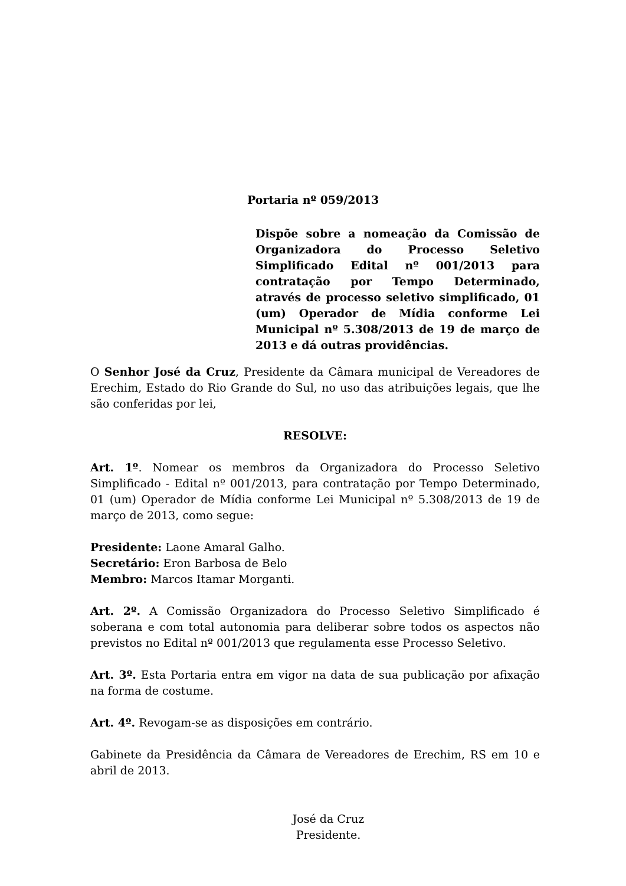Portaria nº 059/2013
Dispõe sobre a nomeação da Comissão de Organizadora do Processo Seletivo Simplificado Edital nº 001/2013 para contratação por Tempo Determinado, através de processo seletivo simplificado, 01 (um) Operador de Mídia conforme Lei Municipal nº 5.308/2013 de 19 de março de 2013 e dá outras providências.
O Senhor José da Cruz, Presidente da Câmara municipal de Vereadores de Erechim, Estado do Rio Grande do Sul, no uso das atribuições legais, que lhe são conferidas por lei,
RESOLVE:
Art. 1º. Nomear os membros da Organizadora do Processo Seletivo Simplificado - Edital nº 001/2013, para contratação por Tempo Determinado, 01 (um) Operador de Mídia conforme Lei Municipal nº 5.308/2013 de 19 de março de 2013, como segue:
Presidente: Laone Amaral Galho.
Secretário: Eron Barbosa de Belo
Membro: Marcos Itamar Morganti.
Art. 2º. A Comissão Organizadora do Processo Seletivo Simplificado é soberana e com total autonomia para deliberar sobre todos os aspectos não previstos no Edital nº 001/2013 que regulamenta esse Processo Seletivo.
Art. 3º. Esta Portaria entra em vigor na data de sua publicação por afixação na forma de costume.
Art. 4º. Revogam-se as disposições em contrário.
Gabinete da Presidência da Câmara de Vereadores de Erechim, RS em 10 e abril de 2013.
José da Cruz
Presidente.